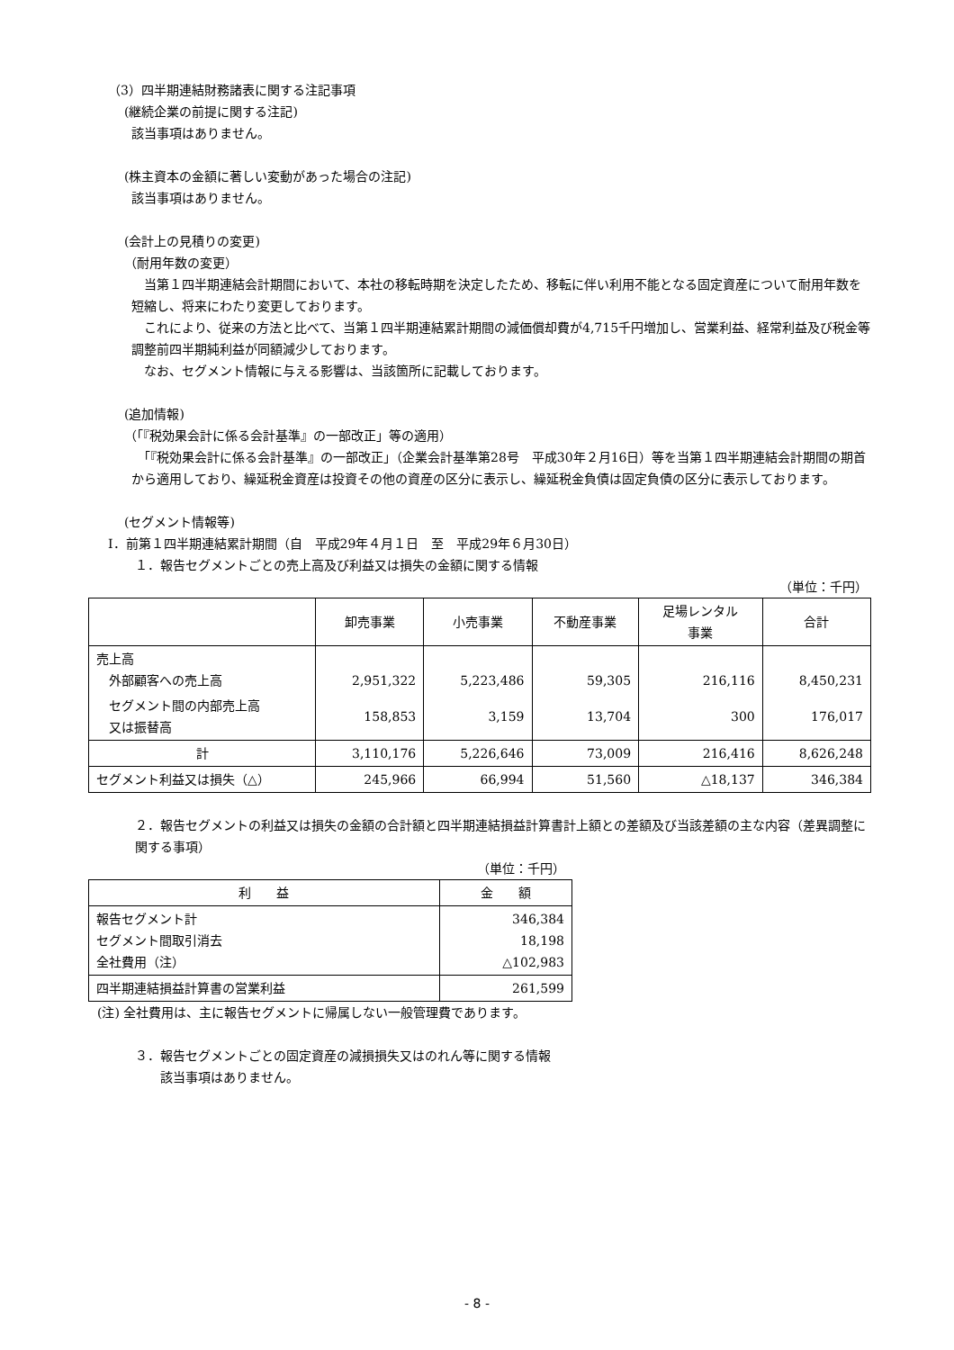（3）四半期連結財務諸表に関する注記事項
(継続企業の前提に関する注記)
該当事項はありません。
(株主資本の金額に著しい変動があった場合の注記)
該当事項はありません。
(会計上の見積りの変更)
（耐用年数の変更）
　当第１四半期連結会計期間において、本社の移転時期を決定したため、移転に伴い利用不能となる固定資産について耐用年数を短縮し、将来にわたり変更しております。
　これにより、従来の方法と比べて、当第１四半期連結累計期間の減価償却費が4,715千円増加し、営業利益、経常利益及び税金等調整前四半期純利益が同額減少しております。
　なお、セグメント情報に与える影響は、当該箇所に記載しております。
(追加情報)
（「『税効果会計に係る会計基準』の一部改正」等の適用）
　「『税効果会計に係る会計基準』の一部改正」（企業会計基準第28号　平成30年２月16日）等を当第１四半期連結会計期間の期首から適用しており、繰延税金資産は投資その他の資産の区分に表示し、繰延税金負債は固定負債の区分に表示しております。
(セグメント情報等)
Ⅰ．前第１四半期連結累計期間（自　平成29年４月１日　至　平成29年６月30日）
１．報告セグメントごとの売上高及び利益又は損失の金額に関する情報
（単位：千円）
| | 卸売事業 | 小売事業 | 不動産事業 | 足場レンタル 事業 | 合計 |
| --- | --- | --- | --- | --- | --- |
| 売上高 外部顧客への売上高 | 2,951,322 | 5,223,486 | 59,305 | 216,116 | 8,450,231 |
| セグメント間の内部売上高 又は振替高 | 158,853 | 3,159 | 13,704 | 300 | 176,017 |
| 計 | 3,110,176 | 5,226,646 | 73,009 | 216,416 | 8,626,248 |
| セグメント利益又は損失（△） | 245,966 | 66,994 | 51,560 | △18,137 | 346,384 |
２．報告セグメントの利益又は損失の金額の合計額と四半期連結損益計算書計上額との差額及び当該差額の主な内容（差異調整に関する事項）
（単位：千円）
| 利 益 | 金 額 |
| --- | --- |
| 報告セグメント計 セグメント間取引消去 全社費用（注） | 346,384 18,198 △102,983 |
| 四半期連結損益計算書の営業利益 | 261,599 |
(注) 全社費用は、主に報告セグメントに帰属しない一般管理費であります。
３．報告セグメントごとの固定資産の減損損失又はのれん等に関する情報
該当事項はありません。
- 8 -